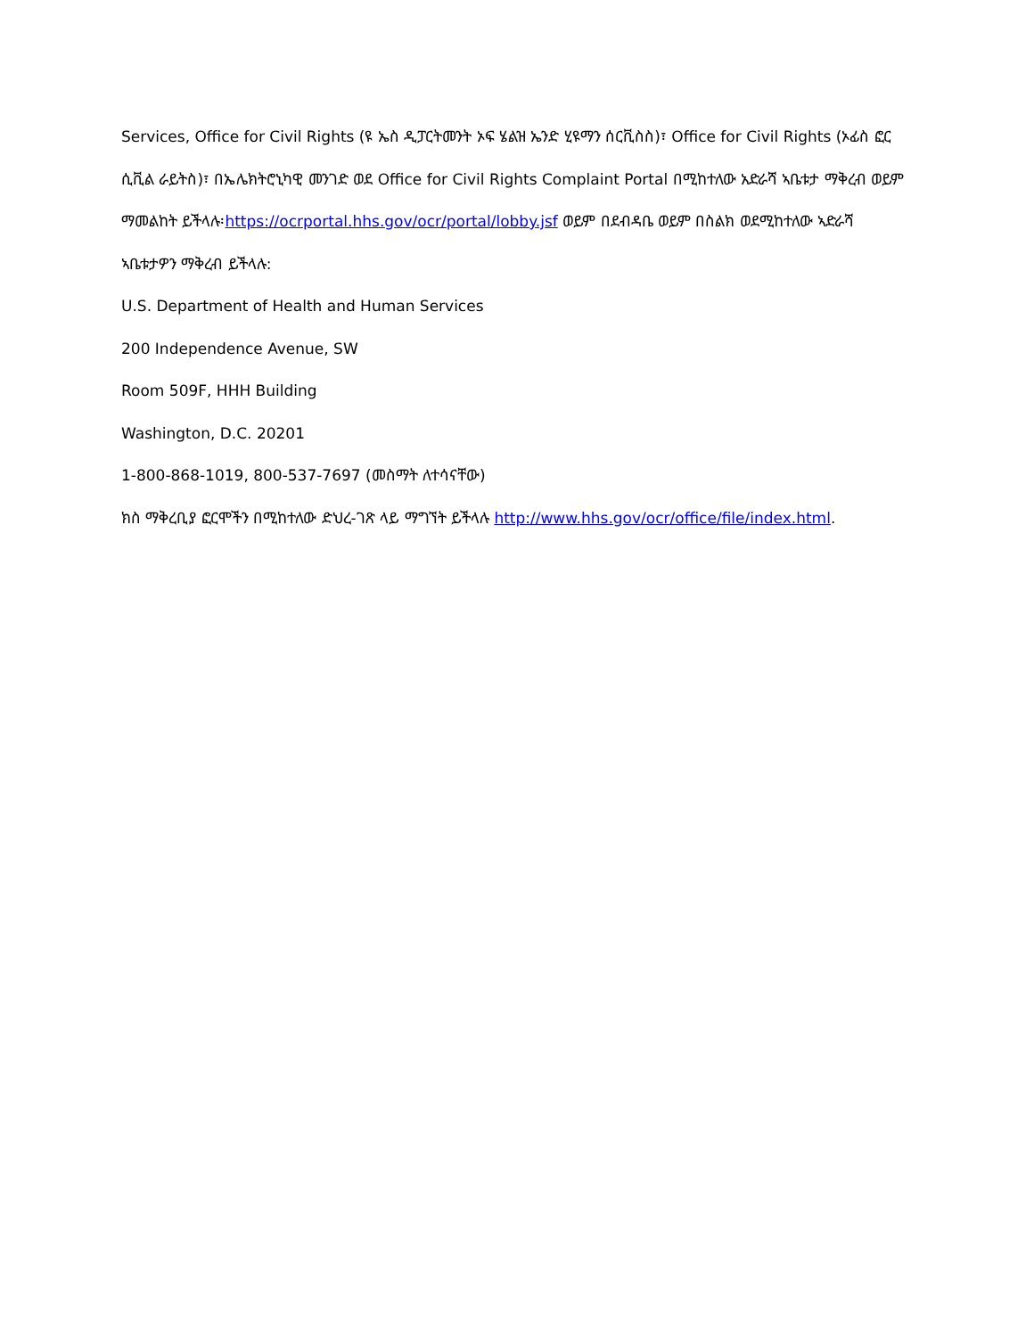Services, Office for Civil Rights (ዩ ኤስ ዲፓርትመንት ኦፍ ሄልዝ ኤንድ ሂዩማን ሰርቪስስ)፣ Office for Civil Rights (ኦፊስ ፎር ሲቪል ራይትስ)፣ በኤሌክትሮኒካዊ መንገድ ወደ Office for Civil Rights Complaint Portal በሚከተለው አድራሻ ኣቤቱታ ማቅረብ ወይም ማመልከት ይችላሉ፡https://ocrportal.hhs.gov/ocr/portal/lobby.jsf ወይም በደብዳቤ ወይም በስልክ ወደሚከተለው ኣድራሻ ኣቤቱታዎን ማቅረብ ይችላሉ:
U.S. Department of Health and Human Services
200 Independence Avenue, SW
Room 509F, HHH Building
Washington, D.C. 20201
1-800-868-1019, 800-537-7697 (መስማት ለተሳናቸው)
ክስ ማቅረቢያ ፎርሞችን በሚከተለው ድህረ-ገጽ ላይ ማግኘት ይችላሉ http://www.hhs.gov/ocr/office/file/index.html.